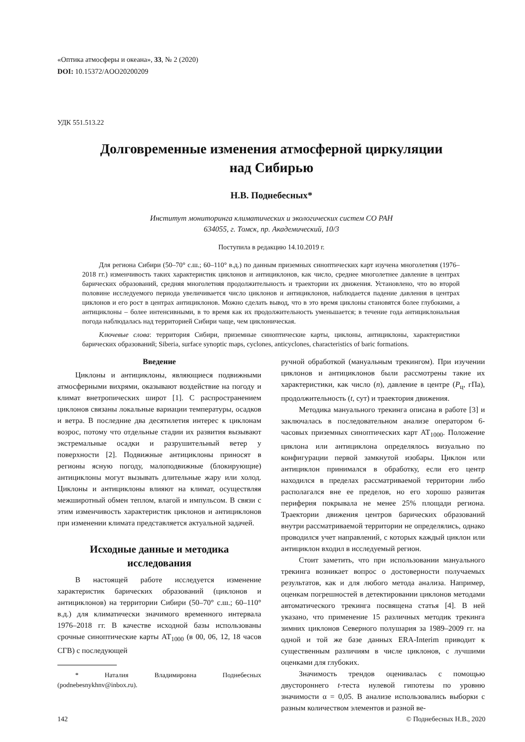«Оптика атмосферы и океана», 33, № 2 (2020)
DOI: 10.15372/AOO20200209
УДК 551.513.22
Долговременные изменения атмосферной циркуляции
над Сибирью
Н.В. Поднебесных*
Институт мониторинга климатических и экологических систем СО РАН
634055, г. Томск, пр. Академический, 10/3
Поступила в редакцию 14.10.2019 г.
Для региона Сибири (50–70° с.ш.; 60–110° в.д.) по данным приземных синоптических карт изучена многолетняя (1976–2018 гг.) изменчивость таких характеристик циклонов и антициклонов, как число, среднее многолетнее давление в центрах барических образований, средняя многолетняя продолжительность и траектории их движения. Установлено, что во второй половине исследуемого периода увеличивается число циклонов и антициклонов, наблюдается падение давления в центрах циклонов и его рост в центрах антициклонов. Можно сделать вывод, что в это время циклоны становятся более глубокими, а антициклоны – более интенсивными, в то время как их продолжительность уменьшается; в течение года антициклональная погода наблюдалась над территорией Сибири чаще, чем циклоническая.
Ключевые слова: территория Сибири, приземные синоптические карты, циклоны, антициклоны, характеристики барических образований; Siberia, surface synoptic maps, cyclones, anticyclones, characteristics of baric formations.
Введение
Циклоны и антициклоны, являющиеся подвижными атмосферными вихрями, оказывают воздействие на погоду и климат внетропических широт [1]. С распространением циклонов связаны локальные вариации температуры, осадков и ветра. В последние два десятилетия интерес к циклонам возрос, потому что отдельные стадии их развития вызывают экстремальные осадки и разрушительный ветер у поверхности [2]. Подвижные антициклоны приносят в регионы ясную погоду, малоподвижные (блокирующие) антициклоны могут вызывать длительные жару или холод. Циклоны и антициклоны влияют на климат, осуществляя межширотный обмен теплом, влагой и импульсом. В связи с этим изменчивость характеристик циклонов и антициклонов при изменении климата представляется актуальной задачей.
Исходные данные и методика исследования
В настоящей работе исследуется изменение характеристик барических образований (циклонов и антициклонов) на территории Сибири (50–70° с.ш.; 60–110° в.д.) для климатически значимого временного интервала 1976–2018 гг. В качестве исходной базы использованы срочные синоптические карты АТ<sub>1000</sub> (в 00, 06, 12, 18 часов СГВ) с последующей
* Наталия Владимировна Поднебесных (podnebesnykhnv@inbox.ru).
ручной обработкой (мануальным трекингом). При изучении циклонов и антициклонов были рассмотрены такие их характеристики, как число (n), давление в центре (P<sub>ц</sub>, гПа), продолжительность (t, сут) и траектория движения.
Методика мануального трекинга описана в работе [3] и заключалась в последовательном анализе оператором 6-часовых приземных синоптических карт АТ<sub>1000</sub>. Положение циклона или антициклона определялось визуально по конфигурации первой замкнутой изобары. Циклон или антициклон принимался в обработку, если его центр находился в пределах рассматриваемой территории либо располагался вне ее пределов, но его хорошо развитая периферия покрывала не менее 25% площади региона. Траектории движения центров барических образований внутри рассматриваемой территории не определялись, однако проводился учет направлений, с которых каждый циклон или антициклон входил в исследуемый регион.
Стоит заметить, что при использовании мануального трекинга возникает вопрос о достоверности получаемых результатов, как и для любого метода анализа. Например, оценкам погрешностей в детектировании циклонов методами автоматического трекинга посвящена статья [4]. В ней указано, что применение 15 различных методик трекинга зимних циклонов Северного полушария за 1989–2009 гг. на одной и той же базе данных ERA-Interim приводит к существенным различиям в числе циклонов, с лучшими оценками для глубоких.
Значимость трендов оценивалась с помощью двустороннего t-теста нулевой гипотезы по уровню значимости α = 0,05. В анализе использовались выборки с разным количеством элементов и разной ве-
142 © Поднебесных Н.В., 2020